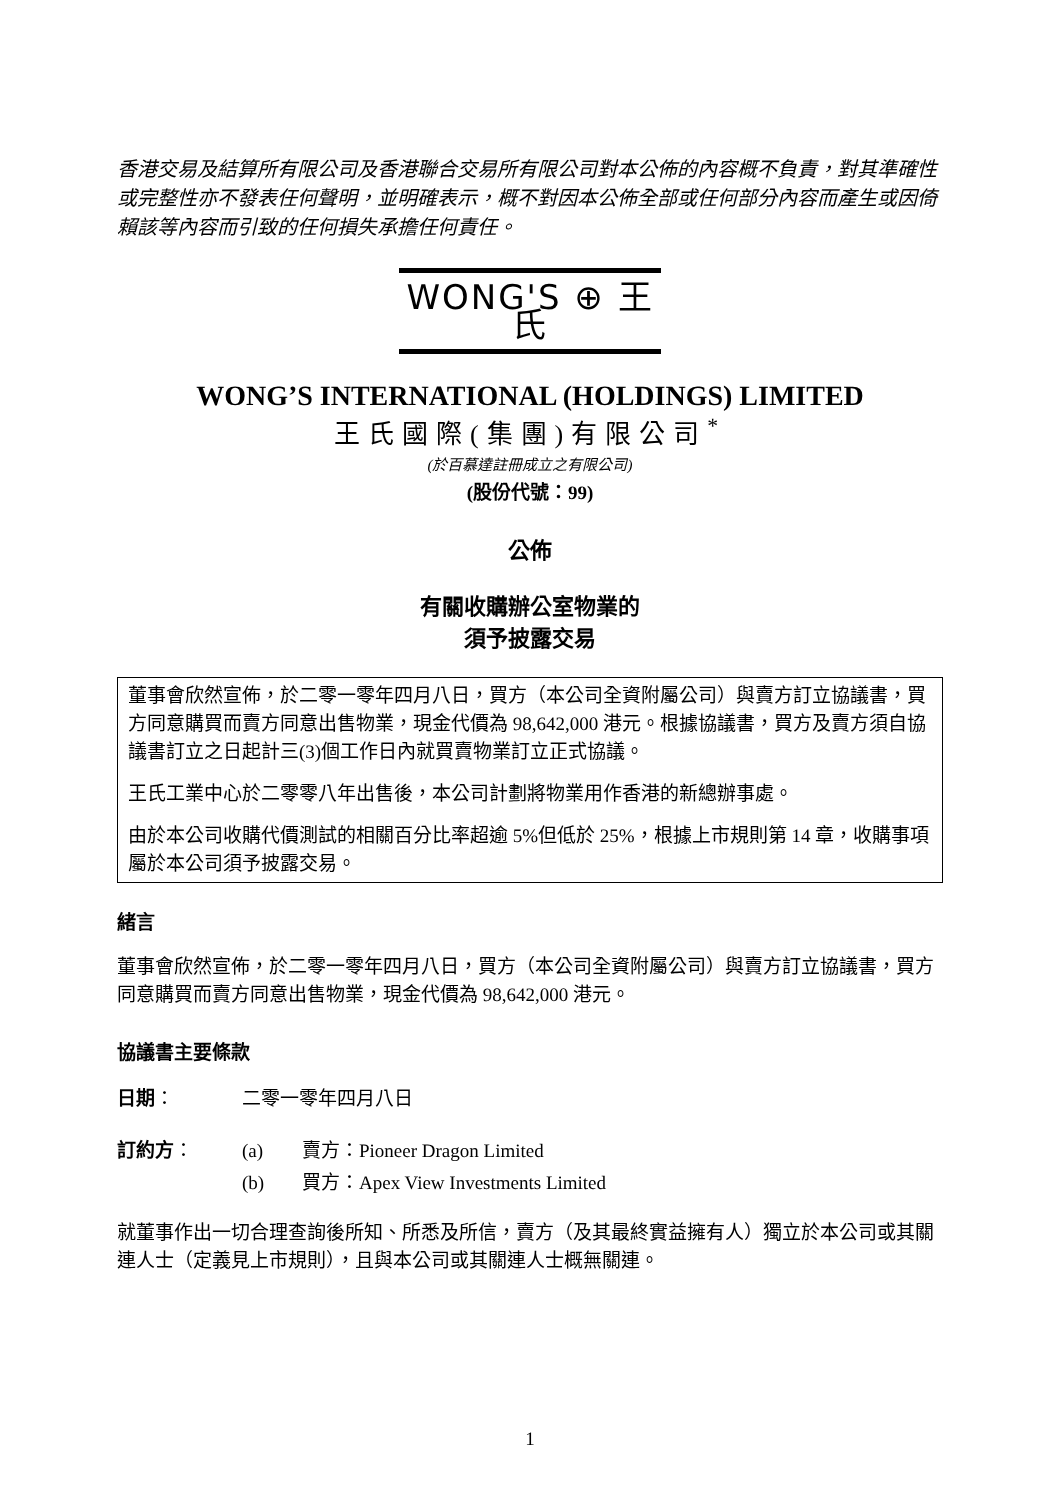香港交易及結算所有限公司及香港聯合交易所有限公司對本公佈的內容概不負責，對其準確性或完整性亦不發表任何聲明，並明確表示，概不對因本公佈全部或任何部分內容而產生或因倚賴該等內容而引致的任何損失承擔任何責任。
WONG'S ⊕ 王氏
WONG’S INTERNATIONAL (HOLDINGS) LIMITED
王氏國際(集團)有限公司<sup>*</sup>
(於百慕達註冊成立之有限公司)
(股份代號：99)
公佈
有關收購辦公室物業的
須予披露交易
董事會欣然宣佈，於二零一零年四月八日，買方（本公司全資附屬公司）與賣方訂立協議書，買方同意購買而賣方同意出售物業，現金代價為 98,642,000 港元。根據協議書，買方及賣方須自協議書訂立之日起計三(3)個工作日內就買賣物業訂立正式協議。
王氏工業中心於二零零八年出售後，本公司計劃將物業用作香港的新總辦事處。
由於本公司收購代價測試的相關百分比率超逾 5%但低於 25%，根據上市規則第 14 章，收購事項屬於本公司須予披露交易。
緒言
董事會欣然宣佈，於二零一零年四月八日，買方（本公司全資附屬公司）與賣方訂立協議書，買方同意購買而賣方同意出售物業，現金代價為 98,642,000 港元。
協議書主要條款
| 日期 ： | 二零一零年四月八日 | |
| 訂約方 ： | (a) | 賣方：Pioneer Dragon Limited |
| | (b) | 買方：Apex View Investments Limited |
就董事作出一切合理查詢後所知、所悉及所信，賣方（及其最終實益擁有人）獨立於本公司或其關連人士（定義見上市規則），且與本公司或其關連人士概無關連。
1